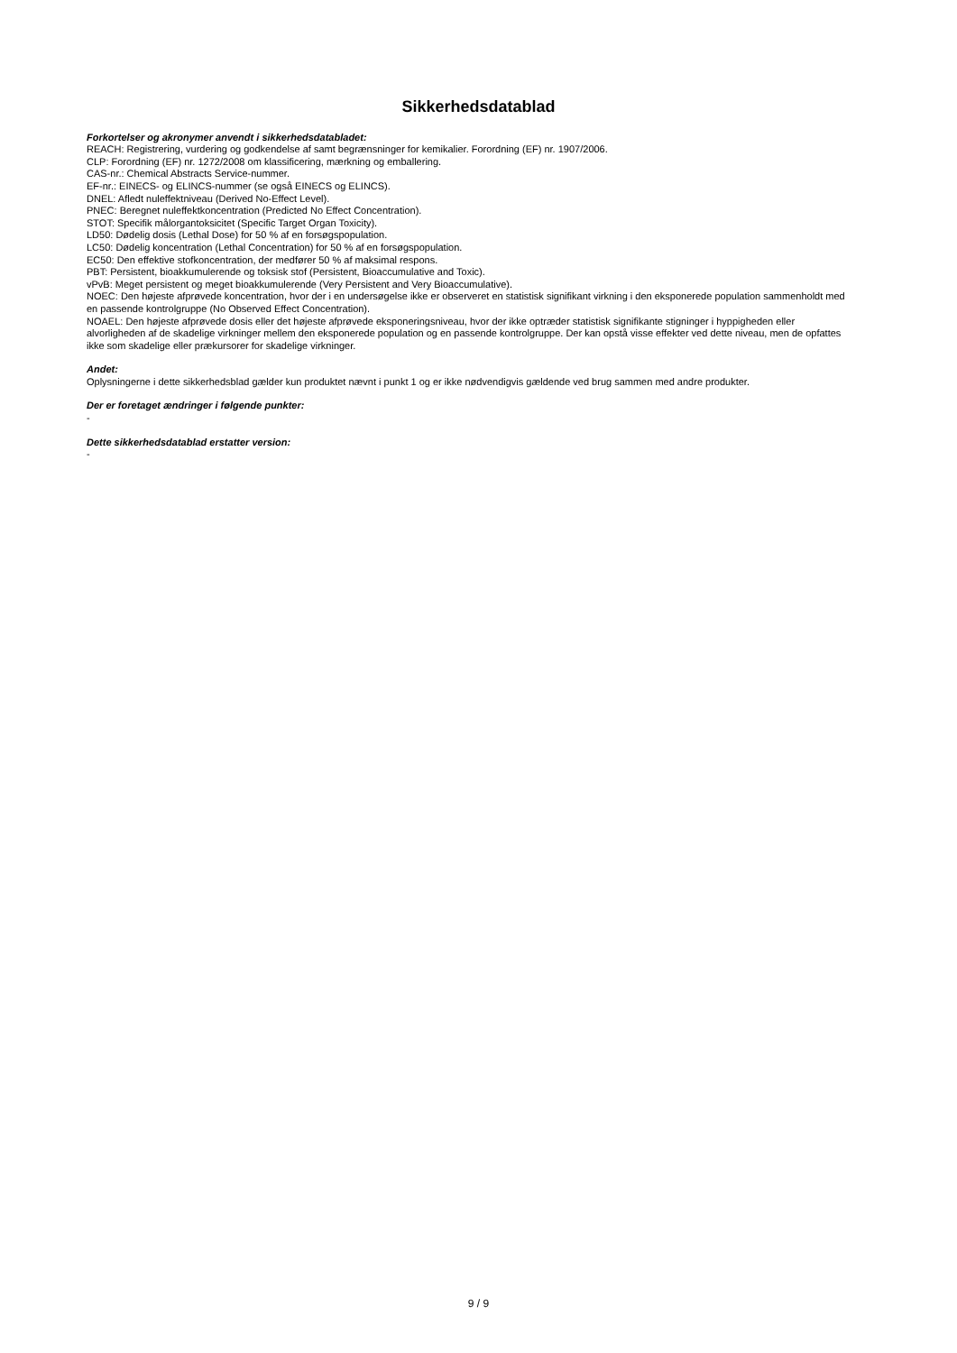Sikkerhedsdatablad
Forkortelser og akronymer anvendt i sikkerhedsdatabladet:
REACH: Registrering, vurdering og godkendelse af samt begrænsninger for kemikalier. Forordning (EF) nr. 1907/2006.
CLP: Forordning (EF) nr. 1272/2008 om klassificering, mærkning og emballering.
CAS-nr.: Chemical Abstracts Service-nummer.
EF-nr.: EINECS- og ELINCS-nummer (se også EINECS og ELINCS).
DNEL: Afledt nuleffektniveau (Derived No-Effect Level).
PNEC: Beregnet nuleffektkoncentration (Predicted No Effect Concentration).
STOT: Specifik målorgantoksicitet (Specific Target Organ Toxicity).
LD50: Dødelig dosis (Lethal Dose) for 50 % af en forsøgspopulation.
LC50: Dødelig koncentration (Lethal Concentration) for 50 % af en forsøgspopulation.
EC50: Den effektive stofkoncentration, der medfører 50 % af maksimal respons.
PBT: Persistent, bioakkumulerende og toksisk stof (Persistent, Bioaccumulative and Toxic).
vPvB: Meget persistent og meget bioakkumulerende (Very Persistent and Very Bioaccumulative).
NOEC: Den højeste afprøvede koncentration, hvor der i en undersøgelse ikke er observeret en statistisk signifikant virkning i den eksponerede population sammenholdt med en passende kontrolgruppe (No Observed Effect Concentration).
NOAEL: Den højeste afprøvede dosis eller det højeste afprøvede eksponeringsniveau, hvor der ikke optræder statistisk signifikante stigninger i hyppigheden eller alvorligheden af de skadelige virkninger mellem den eksponerede population og en passende kontrolgruppe. Der kan opstå visse effekter ved dette niveau, men de opfattes ikke som skadelige eller prækursorer for skadelige virkninger.
Andet:
Oplysningerne i dette sikkerhedsblad gælder kun produktet nævnt i punkt 1 og er ikke nødvendigvis gældende ved brug sammen med andre produkter.
Der er foretaget ændringer i følgende punkter:
-
Dette sikkerhedsdatablad erstatter version:
-
9 / 9